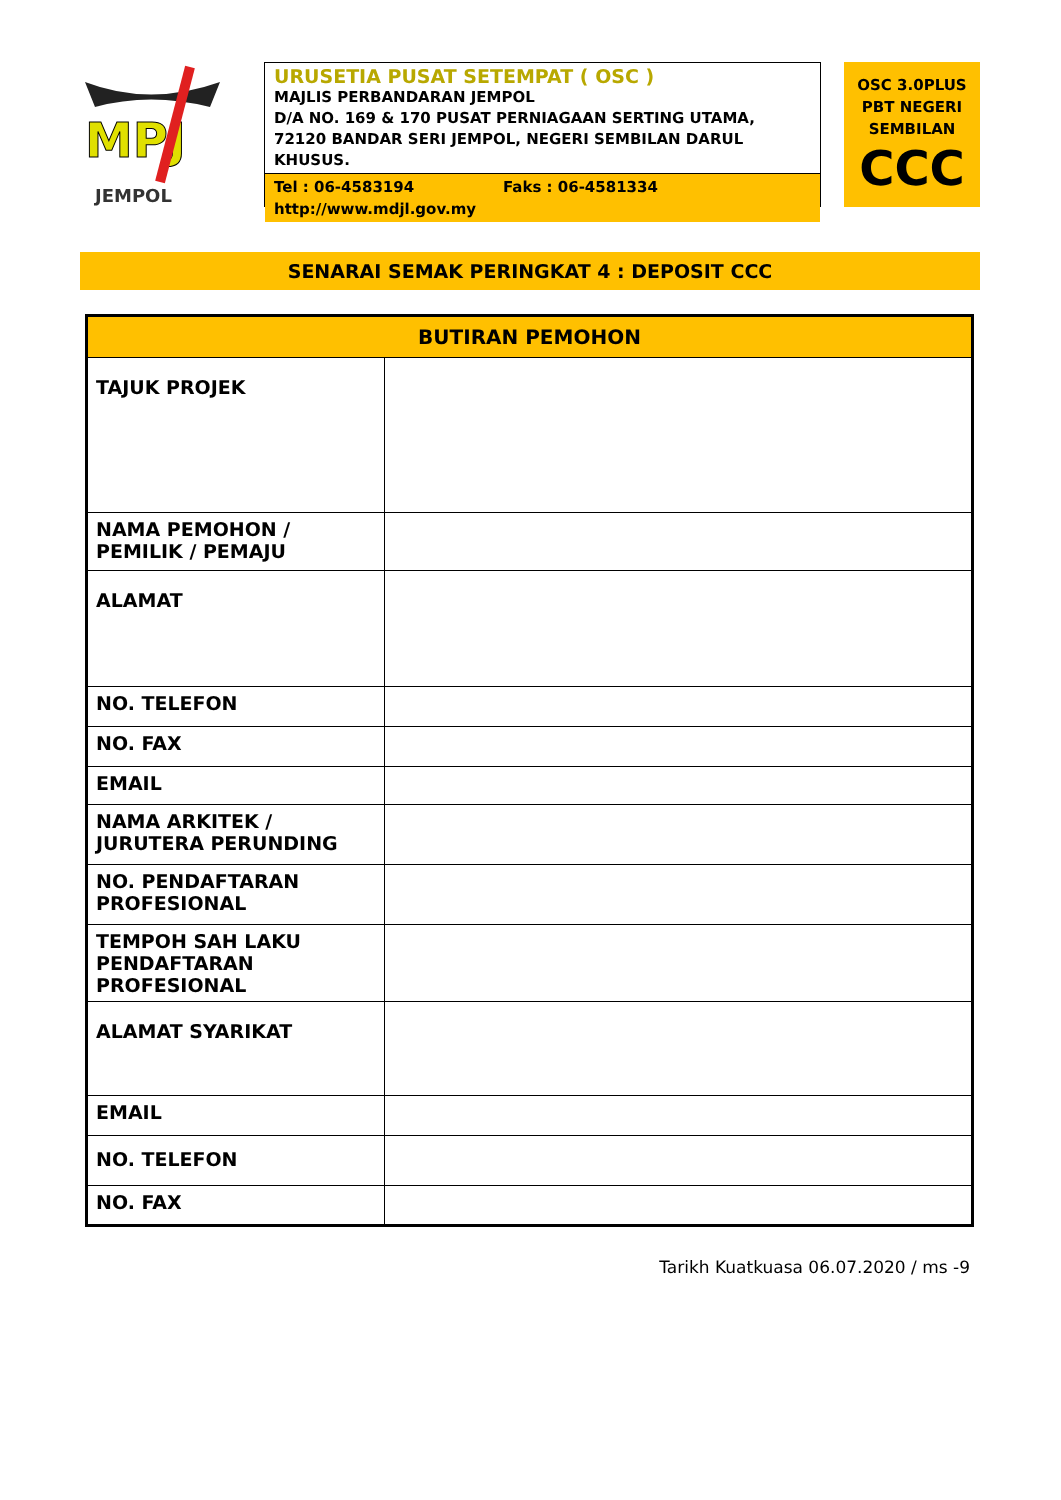MPJ
JEMPOL
URUSETIA PUSAT SETEMPAT ( OSC )
MAJLIS PERBANDARAN JEMPOL
D/A NO. 169 & 170 PUSAT PERNIAGAAN SERTING UTAMA,
72120 BANDAR SERI JEMPOL, NEGERI SEMBILAN DARUL KHUSUS.
Tel : 06-4583194 Faks : 06-4581334
http://www.mdjl.gov.my
OSC 3.0PLUS
PBT NEGERI
SEMBILAN
CCC
SENARAI SEMAK PERINGKAT 4 : DEPOSIT CCC
| BUTIRAN PEMOHON | |
| --- | --- |
| TAJUK PROJEK | |
| NAMA PEMOHON / PEMILIK / PEMAJU | |
| ALAMAT | |
| NO. TELEFON | |
| NO. FAX | |
| EMAIL | |
| NAMA ARKITEK / JURUTERA PERUNDING | |
| NO. PENDAFTARAN PROFESIONAL | |
| TEMPOH SAH LAKU PENDAFTARAN PROFESIONAL | |
| ALAMAT SYARIKAT | |
| EMAIL | |
| NO. TELEFON | |
| NO. FAX | |
Tarikh Kuatkuasa 06.07.2020 / ms -9